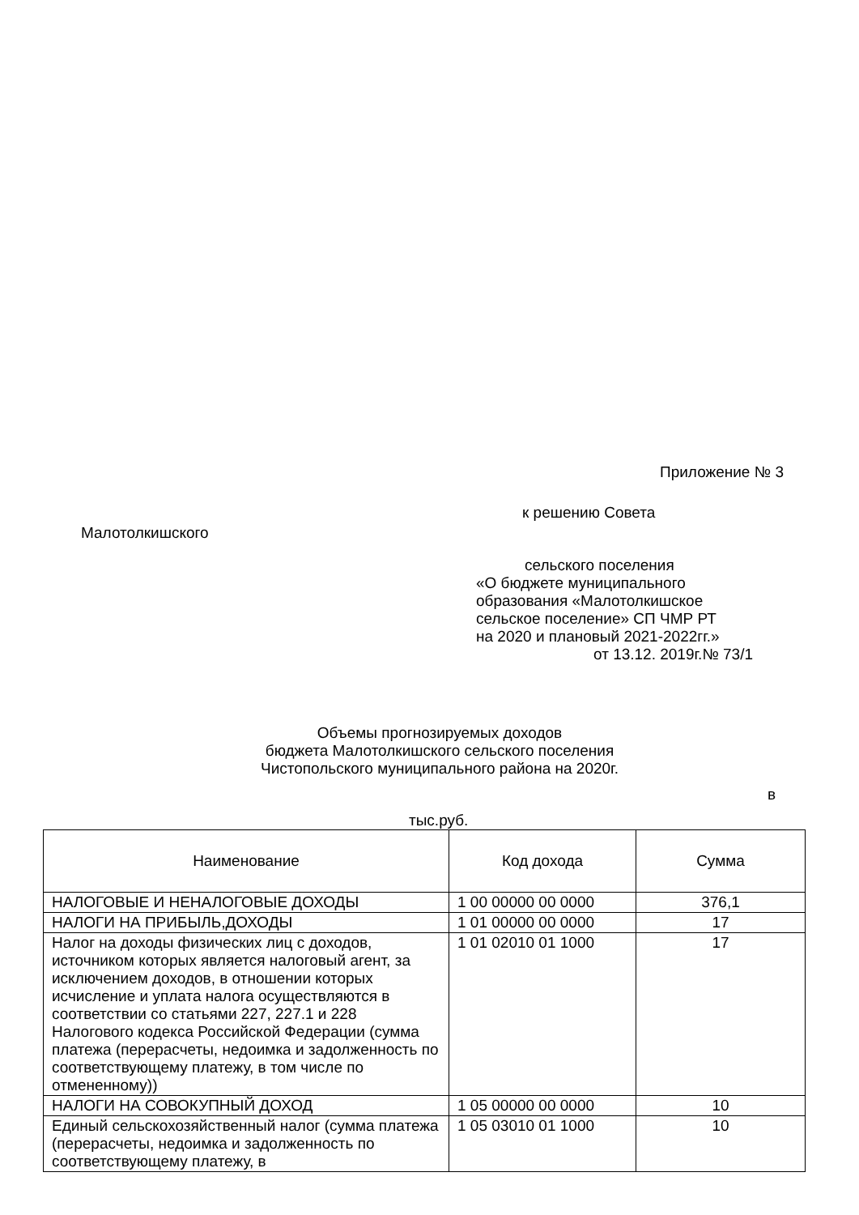Приложение № 3
к решению Совета
Малотолкишского
сельского поселения
«О бюджете муниципального
образования «Малотолкишское
сельское поселение» СП ЧМР РТ
на 2020 и плановый 2021-2022гг.»
от 13.12. 2019г.№ 73/1
Объемы прогнозируемых доходов
бюджета Малотолкишского сельского поселения
Чистопольского муниципального района на 2020г.
в
тыс.руб.
| Наименование | Код дохода | Сумма |
| --- | --- | --- |
| НАЛОГОВЫЕ И НЕНАЛОГОВЫЕ ДОХОДЫ | 1 00 00000 00 0000 | 376,1 |
| НАЛОГИ НА ПРИБЫЛЬ,ДОХОДЫ | 1 01 00000 00 0000 | 17 |
| Налог на доходы физических лиц с доходов, источником которых является налоговый агент, за исключением доходов, в отношении которых исчисление и уплата налога осуществляются в соответствии со статьями 227, 227.1 и 228 Налогового кодекса Российской Федерации (сумма платежа (перерасчеты, недоимка и задолженность по соответствующему платежу, в том числе по отмененному)) | 1 01 02010 01 1000 | 17 |
| НАЛОГИ НА СОВОКУПНЫЙ ДОХОД | 1 05 00000 00 0000 | 10 |
| Единый сельскохозяйственный налог (сумма платежа (перерасчеты, недоимка и задолженность по соответствующему платежу, в | 1 05 03010 01 1000 | 10 |